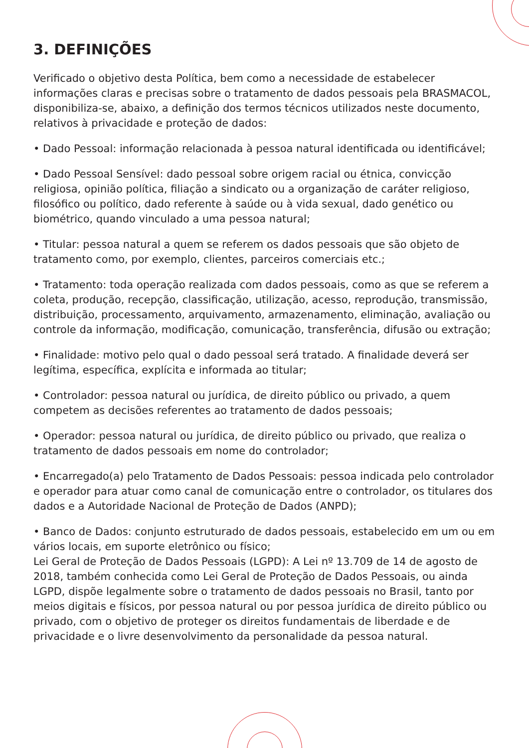3. DEFINIÇÕES
Verificado o objetivo desta Política, bem como a necessidade de estabelecer informações claras e precisas sobre o tratamento de dados pessoais pela BRASMACOL, disponibiliza-se, abaixo, a definição dos termos técnicos utilizados neste documento, relativos à privacidade e proteção de dados:
• Dado Pessoal: informação relacionada à pessoa natural identificada ou identificável;
• Dado Pessoal Sensível: dado pessoal sobre origem racial ou étnica, convicção religiosa, opinião política, filiação a sindicato ou a organização de caráter religioso, filosófico ou político, dado referente à saúde ou à vida sexual, dado genético ou biométrico, quando vinculado a uma pessoa natural;
• Titular: pessoa natural a quem se referem os dados pessoais que são objeto de tratamento como, por exemplo, clientes, parceiros comerciais etc.;
• Tratamento: toda operação realizada com dados pessoais, como as que se referem a coleta, produção, recepção, classificação, utilização, acesso, reprodução, transmissão, distribuição, processamento, arquivamento, armazenamento, eliminação, avaliação ou controle da informação, modificação, comunicação, transferência, difusão ou extração;
• Finalidade: motivo pelo qual o dado pessoal será tratado. A finalidade deverá ser legítima, específica, explícita e informada ao titular;
• Controlador: pessoa natural ou jurídica, de direito público ou privado, a quem competem as decisões referentes ao tratamento de dados pessoais;
• Operador: pessoa natural ou jurídica, de direito público ou privado, que realiza o tratamento de dados pessoais em nome do controlador;
• Encarregado(a) pelo Tratamento de Dados Pessoais: pessoa indicada pelo controlador e operador para atuar como canal de comunicação entre o controlador, os titulares dos dados e a Autoridade Nacional de Proteção de Dados (ANPD);
• Banco de Dados: conjunto estruturado de dados pessoais, estabelecido em um ou em vários locais, em suporte eletrônico ou físico;
Lei Geral de Proteção de Dados Pessoais (LGPD): A Lei nº 13.709 de 14 de agosto de 2018, também conhecida como Lei Geral de Proteção de Dados Pessoais, ou ainda LGPD, dispõe legalmente sobre o tratamento de dados pessoais no Brasil, tanto por meios digitais e físicos, por pessoa natural ou por pessoa jurídica de direito público ou privado, com o objetivo de proteger os direitos fundamentais de liberdade e de privacidade e o livre desenvolvimento da personalidade da pessoa natural.